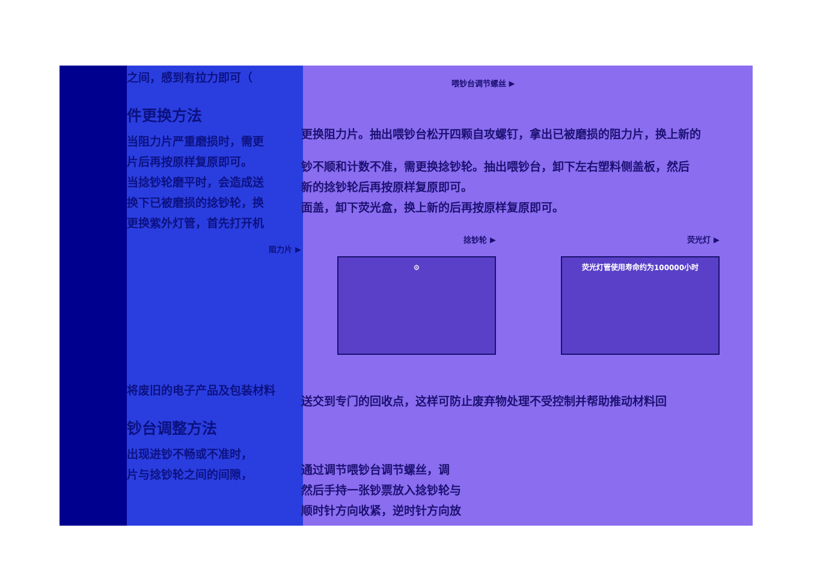之间，感到有拉力即可（
件更换方法
当阻力片严重磨损时，需更
片后再按原样复原即可。
当捻钞轮磨平时，会造成送
换下已被磨损的捻钞轮，换
更换紫外灯管，首先打开机
阻力片 ▶
将废旧的电子产品及包装材料
钞台调整方法
出现进钞不畅或不准时，
片与捻钞轮之间的间隙，
喂钞台调节螺丝 ▶
更换阻力片。抽出喂钞台松开四颗自攻螺钉，拿出已被磨损的阻力片，换上新的
钞不顺和计数不准，需更换捻钞轮。抽出喂钞台，卸下左右塑料侧盖板，然后
新的捻钞轮后再按原样复原即可。
面盖，卸下荧光盒，换上新的后再按原样复原即可。
捻钞轮 ▶
⚙
荧光灯 ▶
荧光灯管使用寿命约为100000小时
送交到专门的回收点，这样可防止废弃物处理不受控制并帮助推动材料回
通过调节喂钞台调节螺丝，调
然后手持一张钞票放入捻钞轮与
顺时针方向收紧，逆时针方向放